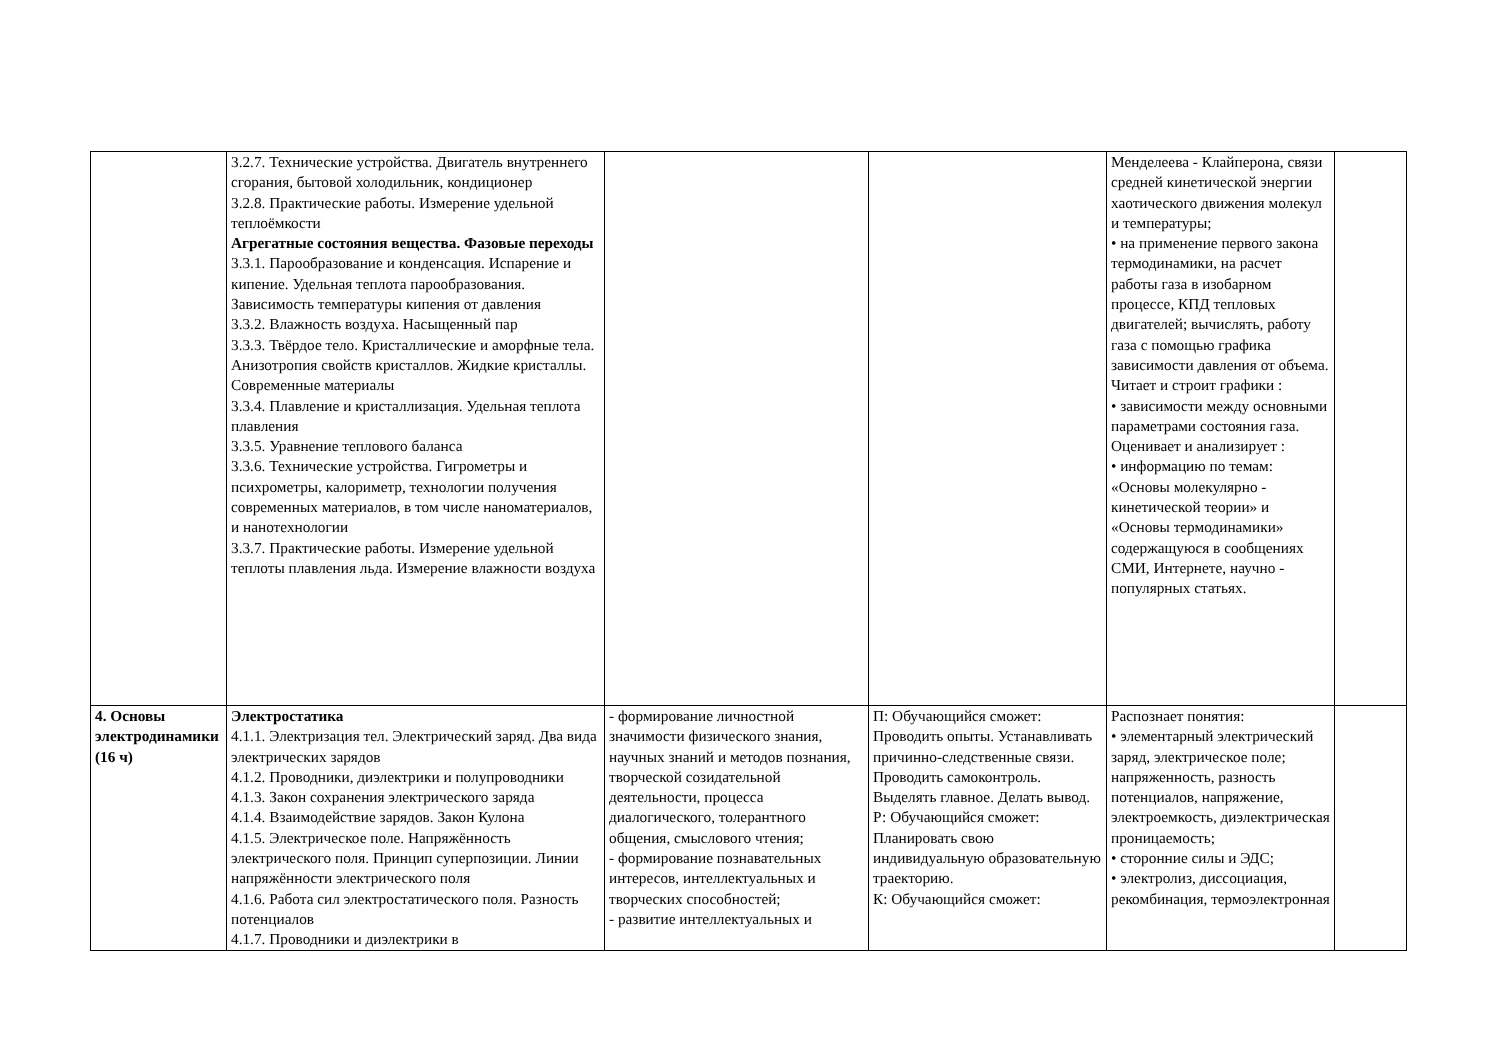| | 3.2.7. Технические устройства. Двигатель внутреннего сгорания, бытовой холодильник, кондиционер 3.2.8. Практические работы. Измерение удельной теплоёмкости Агрегатные состояния вещества. Фазовые переходы 3.3.1. Парообразование и конденсация. Испарение и кипение. Удельная теплота парообразования. Зависимость температуры кипения от давления 3.3.2. Влажность воздуха. Насыщенный пар 3.3.3. Твёрдое тело. Кристаллические и аморфные тела. Анизотропия свойств кристаллов. Жидкие кристаллы. Современные материалы 3.3.4. Плавление и кристаллизация. Удельная теплота плавления 3.3.5. Уравнение теплового баланса 3.3.6. Технические устройства. Гигрометры и психрометры, калориметр, технологии получения современных материалов, в том числе наноматериалов, и нанотехнологии 3.3.7. Практические работы. Измерение удельной теплоты плавления льда. Измерение влажности воздуха | | | Менделеева - Клайперона, связи средней кинетической энергии хаотического движения молекул и температуры; • на применение первого закона термодинамики, на расчет работы газа в изобарном процессе, КПД тепловых двигателей; вычислять, работу газа с помощью графика зависимости давления от объема. Читает и строит графики : • зависимости между основными параметрами состояния газа. Оценивает и анализирует : • информацию по темам: «Основы молекулярно - кинетической теории» и «Основы термодинамики» содержащуюся в сообщениях СМИ, Интернете, научно - популярных статьях. | |
| 4. Основы электродинамики (16 ч) | Электростатика 4.1.1. Электризация тел. Электрический заряд. Два вида электрических зарядов 4.1.2. Проводники, диэлектрики и полупроводники 4.1.3. Закон сохранения электрического заряда 4.1.4. Взаимодействие зарядов. Закон Кулона 4.1.5. Электрическое поле. Напряжённость электрического поля. Принцип суперпозиции. Линии напряжённости электрического поля 4.1.6. Работа сил электростатического поля. Разность потенциалов 4.1.7. Проводники и диэлектрики в | - формирование личностной значимости физического знания, научных знаний и методов познания, творческой созидательной деятельности, процесса диалогического, толерантного общения, смыслового чтения; - формирование познавательных интересов, интеллектуальных и творческих способностей; - развитие интеллектуальных и | П: Обучающийся сможет: Проводить опыты. Устанавливать причинно-следственные связи. Проводить самоконтроль. Выделять главное. Делать вывод. Р: Обучающийся сможет: Планировать свою индивидуальную образовательную траекторию. К: Обучающийся сможет: | Распознает понятия: • элементарный электрический заряд, электрическое поле; напряженность, разность потенциалов, напряжение, электроемкость, диэлектрическая проницаемость; • сторонние силы и ЭДС; • электролиз, диссоциация, рекомбинация, термоэлектронная | |